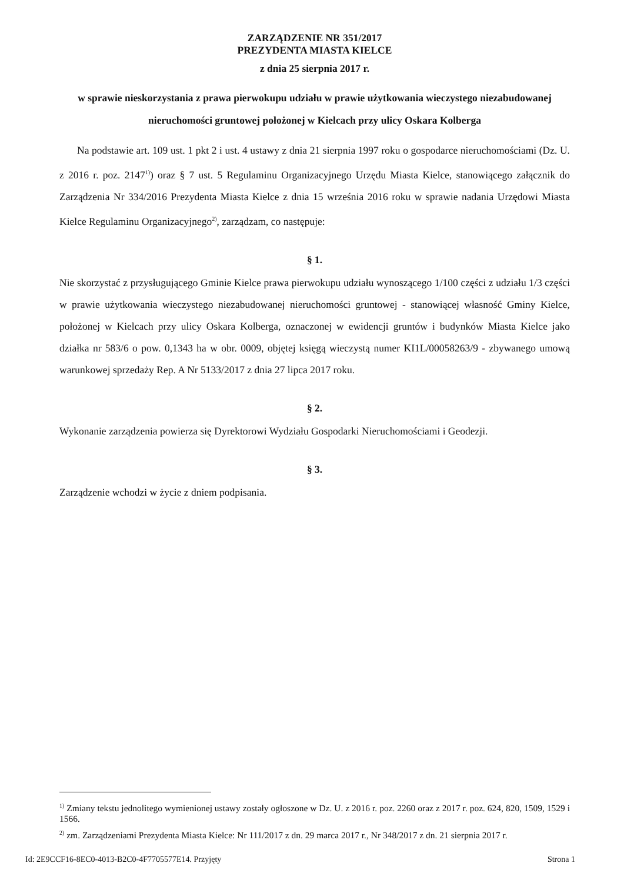ZARZĄDZENIE NR 351/2017
PREZYDENTA MIASTA KIELCE
z dnia 25 sierpnia 2017 r.
w sprawie nieskorzystania z prawa pierwokupu udziału w prawie użytkowania wieczystego niezabudowanej nieruchomości gruntowej położonej w Kielcach przy ulicy Oskara Kolberga
Na podstawie art. 109 ust. 1 pkt 2 i ust. 4 ustawy z dnia 21 sierpnia 1997 roku o gospodarce nieruchomościami (Dz. U. z 2016 r. poz. 2147<sup>1)</sup>) oraz § 7 ust. 5 Regulaminu Organizacyjnego Urzędu Miasta Kielce, stanowiącego załącznik do Zarządzenia Nr 334/2016 Prezydenta Miasta Kielce z dnia 15 września 2016 roku w sprawie nadania Urzędowi Miasta Kielce Regulaminu Organizacyjnego<sup>2)</sup>, zarządzam, co następuje:
§ 1.
Nie skorzystać z przysługującego Gminie Kielce prawa pierwokupu udziału wynoszącego 1/100 części z udziału 1/3 części w prawie użytkowania wieczystego niezabudowanej nieruchomości gruntowej - stanowiącej własność Gminy Kielce, położonej w Kielcach przy ulicy Oskara Kolberga, oznaczonej w ewidencji gruntów i budynków Miasta Kielce jako działka nr 583/6 o pow. 0,1343 ha w obr. 0009, objętej księgą wieczystą numer KI1L/00058263/9 - zbywanego umową warunkowej sprzedaży Rep. A Nr 5133/2017 z dnia 27 lipca 2017 roku.
§ 2.
Wykonanie zarządzenia powierza się Dyrektorowi Wydziału Gospodarki Nieruchomościami i Geodezji.
§ 3.
Zarządzenie wchodzi w życie z dniem podpisania.
<sup>1)</sup> Zmiany tekstu jednolitego wymienionej ustawy zostały ogłoszone w Dz. U. z 2016 r. poz. 2260 oraz z 2017 r. poz. 624, 820, 1509, 1529 i 1566.
<sup>2)</sup> zm. Zarządzeniami Prezydenta Miasta Kielce: Nr 111/2017 z dn. 29 marca 2017 r., Nr 348/2017 z dn. 21 sierpnia 2017 r.
Id: 2E9CCF16-8EC0-4013-B2C0-4F7705577E14. Przyjęty Strona 1